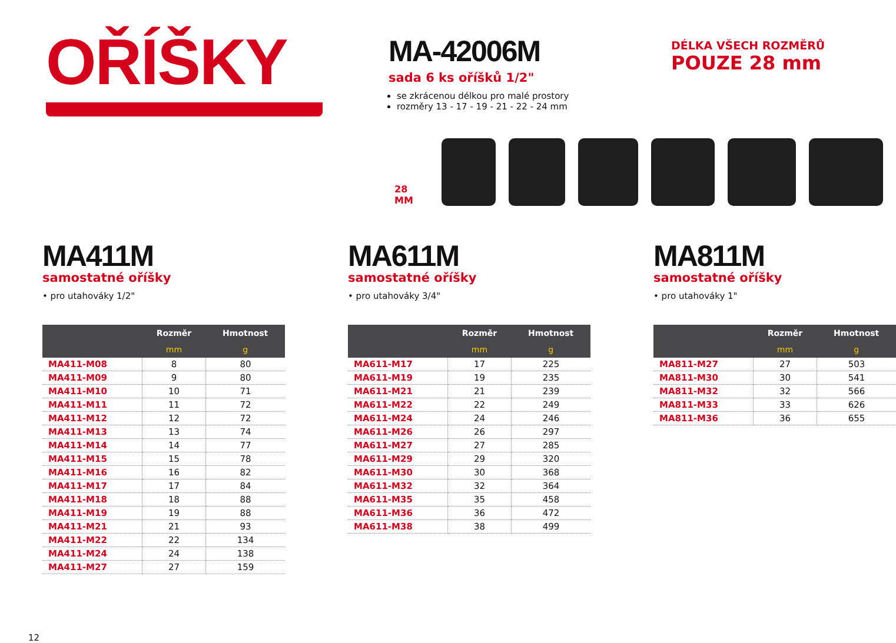OŘÍŠKY
MA-42006M
sada 6 ks oříšků 1/2"
se zkrácenou délkou pro malé prostory
rozměry 13 - 17 - 19 - 21 - 22 - 24 mm
DÉLKA VŠECH ROZMĚRŮ
POUZE 28 mm
28 MM
MA411M
samostatné oříšky
• pro utahováky 1/2"
| | Rozměr | Hmotnost |
| --- | --- | --- |
| | mm | g |
| MA411-M08 | 8 | 80 |
| MA411-M09 | 9 | 80 |
| MA411-M10 | 10 | 71 |
| MA411-M11 | 11 | 72 |
| MA411-M12 | 12 | 72 |
| MA411-M13 | 13 | 74 |
| MA411-M14 | 14 | 77 |
| MA411-M15 | 15 | 78 |
| MA411-M16 | 16 | 82 |
| MA411-M17 | 17 | 84 |
| MA411-M18 | 18 | 88 |
| MA411-M19 | 19 | 88 |
| MA411-M21 | 21 | 93 |
| MA411-M22 | 22 | 134 |
| MA411-M24 | 24 | 138 |
| MA411-M27 | 27 | 159 |
MA611M
samostatné oříšky
• pro utahováky 3/4"
| | Rozměr | Hmotnost |
| --- | --- | --- |
| | mm | g |
| MA611-M17 | 17 | 225 |
| MA611-M19 | 19 | 235 |
| MA611-M21 | 21 | 239 |
| MA611-M22 | 22 | 249 |
| MA611-M24 | 24 | 246 |
| MA611-M26 | 26 | 297 |
| MA611-M27 | 27 | 285 |
| MA611-M29 | 29 | 320 |
| MA611-M30 | 30 | 368 |
| MA611-M32 | 32 | 364 |
| MA611-M35 | 35 | 458 |
| MA611-M36 | 36 | 472 |
| MA611-M38 | 38 | 499 |
MA811M
samostatné oříšky
• pro utahováky 1"
| | Rozměr | Hmotnost |
| --- | --- | --- |
| | mm | g |
| MA811-M27 | 27 | 503 |
| MA811-M30 | 30 | 541 |
| MA811-M32 | 32 | 566 |
| MA811-M33 | 33 | 626 |
| MA811-M36 | 36 | 655 |
12